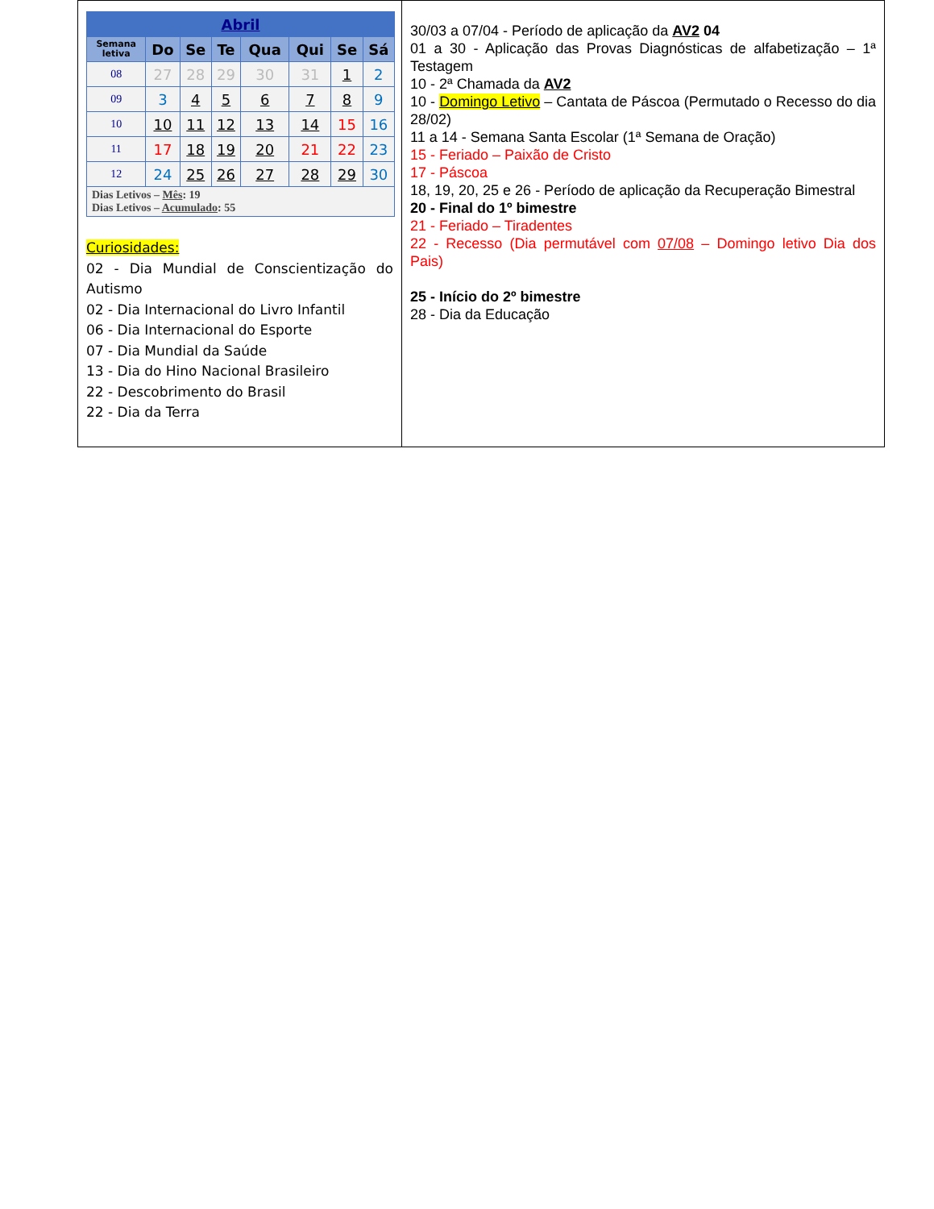| Abril | | | | | | | |
| --- | --- | --- | --- | --- | --- | --- | --- |
| Semana letiva | Do | Se | Te | Qua | Qui | Se | Sá |
| 08 | 27 | 28 | 29 | 30 | 31 | 1 | 2 |
| 09 | 3 | 4 | 5 | 6 | 7 | 8 | 9 |
| 10 | 10 | 11 | 12 | 13 | 14 | 15 | 16 |
| 11 | 17 | 18 | 19 | 20 | 21 | 22 | 23 |
| 12 | 24 | 25 | 26 | 27 | 28 | 29 | 30 |
| Dias Letivos – Mês : 19 Dias Letivos – Acumulado : 55 | | | | | | | |
Curiosidades:
02 - Dia Mundial de Conscientização do Autismo
02 - Dia Internacional do Livro Infantil
06 - Dia Internacional do Esporte
07 - Dia Mundial da Saúde
13 - Dia do Hino Nacional Brasileiro
22 - Descobrimento do Brasil
22 - Dia da Terra
30/03 a 07/04 - Período de aplicação da AV2 04
01 a 30 - Aplicação das Provas Diagnósticas de alfabetização – 1ª Testagem
10 - 2ª Chamada da AV2
10 - Domingo Letivo – Cantata de Páscoa (Permutado o Recesso do dia 28/02)
11 a 14 - Semana Santa Escolar (1ª Semana de Oração)
15 - Feriado – Paixão de Cristo
17 - Páscoa
18, 19, 20, 25 e 26 - Período de aplicação da Recuperação Bimestral
20 - Final do 1º bimestre
21 - Feriado – Tiradentes
22 - Recesso (Dia permutável com 07/08 – Domingo letivo Dia dos Pais)
25 - Início do 2º bimestre
28 - Dia da Educação